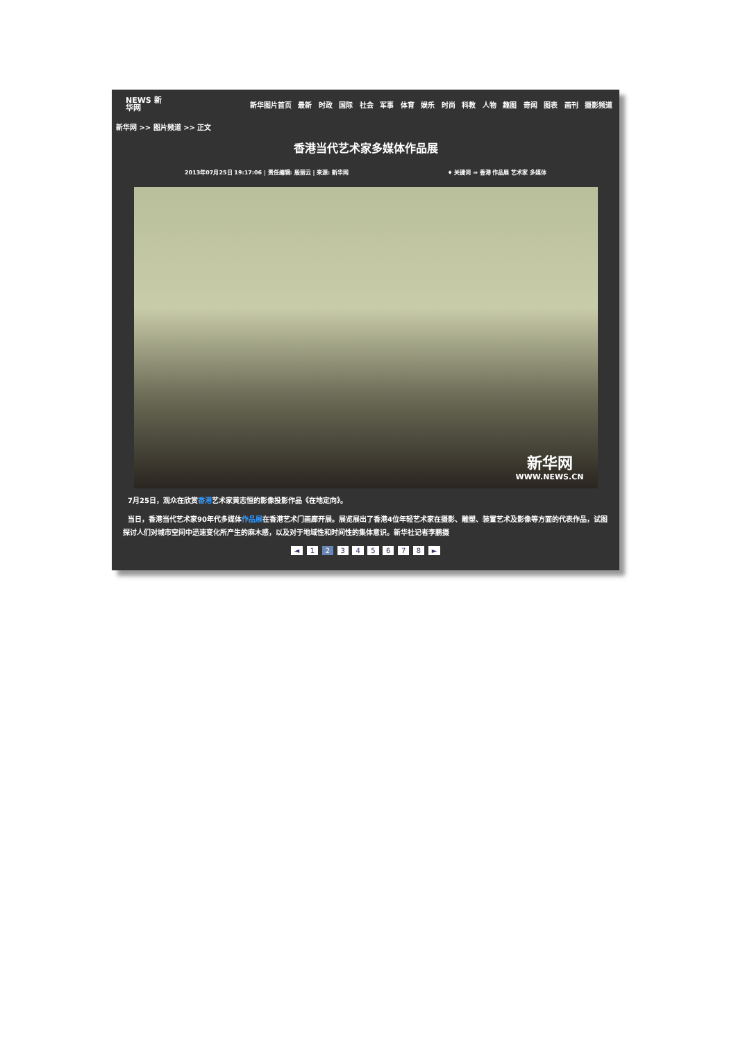NEWS 新华网
新华图片首页 最新 时政 国际 社会 军事 体育 娱乐 时尚 科教 人物 趣图 奇闻 图表 画刊 摄影频道
新华网 >> 图片频道 >> 正文
香港当代艺术家多媒体作品展
2013年07月25日 19:17:06 | 责任编辑: 殷丽云 | 来源: 新华网 ♦ 关键词 ⇒ 香港 作品展 艺术家 多媒体
新华网
WWW.NEWS.CN
7月25日，观众在欣赏香港艺术家黄志恒的影像投影作品《在地定向》。
当日，香港当代艺术家90年代多媒体作品展在香港艺术门画廊开展。展览展出了香港4位年轻艺术家在摄影、雕塑、装置艺术及影像等方面的代表作品，试图探讨人们对城市空间中迅速变化所产生的麻木感，以及对于地域性和时间性的集体意识。新华社记者李鹏摄
◄ 1 2 3 4 5 6 7 8 ►